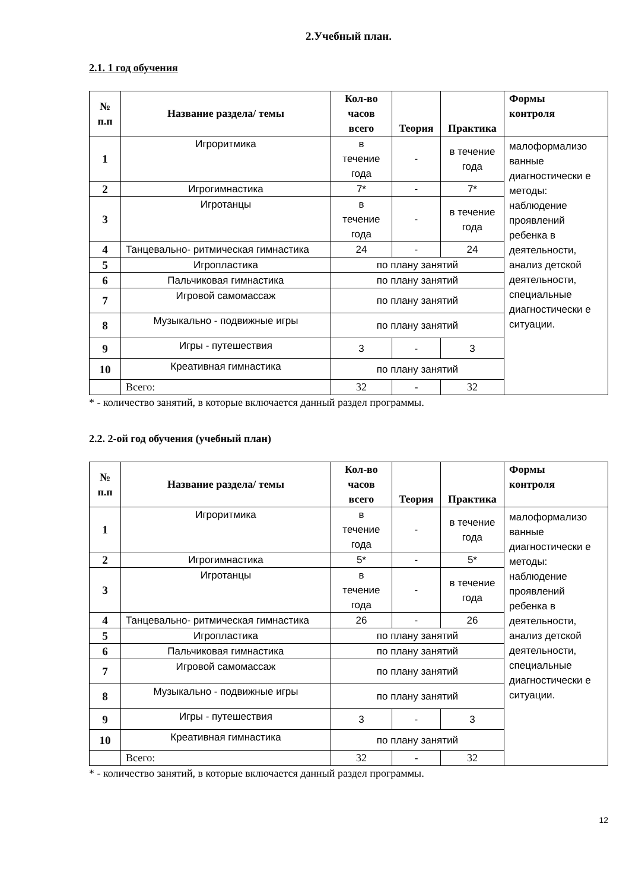2.Учебный план.
2.1. 1 год обучения
| № п.п | Название раздела/ темы | Кол-во часов всего | Теория | Практика | Формы контроля |
| --- | --- | --- | --- | --- | --- |
| 1 | Игроритмика | в течение года | - | в течение года | малоформализо ванные диагностически е методы: наблюдение проявлений ребенка в деятельности, анализ детской деятельности, специальные диагностически е ситуации. |
| 2 | Игрогимнастика | 7* | - | 7* | |
| 3 | Игротанцы | в течение года | - | в течение года | |
| 4 | Танцевально- ритмическая гимнастика | 24 | - | 24 | |
| 5 | Игропластика | по плану занятий | | | |
| 6 | Пальчиковая гимнастика | по плану занятий | | | |
| 7 | Игровой самомассаж | по плану занятий | | | |
| 8 | Музыкально - подвижные игры | по плану занятий | | | |
| 9 | Игры - путешествия | 3 | - | 3 | |
| 10 | Креативная гимнастика | по плану занятий | | | |
| | Всего: | 32 | - | 32 | |
* - количество занятий, в которые включается данный раздел программы.
2.2. 2-ой год обучения (учебный план)
| № п.п | Название раздела/ темы | Кол-во часов всего | Теория | Практика | Формы контроля |
| --- | --- | --- | --- | --- | --- |
| 1 | Игроритмика | в течение года | - | в течение года | малоформализо ванные диагностически е методы: наблюдение проявлений ребенка в деятельности, анализ детской деятельности, специальные диагностически е ситуации. |
| 2 | Игрогимнастика | 5* | - | 5* | |
| 3 | Игротанцы | в течение года | - | в течение года | |
| 4 | Танцевально- ритмическая гимнастика | 26 | - | 26 | |
| 5 | Игропластика | по плану занятий | | | |
| 6 | Пальчиковая гимнастика | по плану занятий | | | |
| 7 | Игровой самомассаж | по плану занятий | | | |
| 8 | Музыкально - подвижные игры | по плану занятий | | | |
| 9 | Игры - путешествия | 3 | - | 3 | |
| 10 | Креативная гимнастика | по плану занятий | | | |
| | Всего: | 32 | - | 32 | |
* - количество занятий, в которые включается данный раздел программы.
12